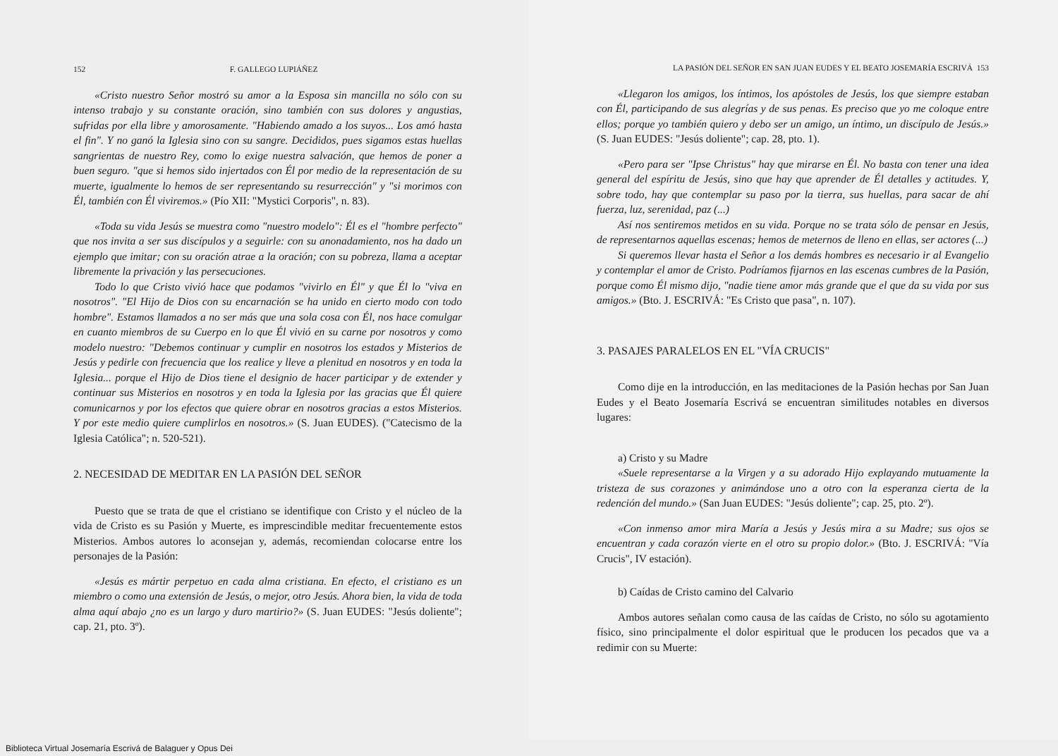152 F. GALLEGO LUPIÁÑEZ
«Cristo nuestro Señor mostró su amor a la Esposa sin mancilla no sólo con su intenso trabajo y su constante oración, sino también con sus dolores y angustias, sufridas por ella libre y amorosamente. "Habiendo amado a los suyos... Los amó hasta el fin". Y no ganó la Iglesia sino con su sangre. Decididos, pues sigamos estas huellas sangrientas de nuestro Rey, como lo exige nuestra salvación, que hemos de poner a buen seguro. "que si hemos sido injertados con Él por medio de la representación de su muerte, igualmente lo hemos de ser representando su resurrección" y "si morimos con Él, también con Él viviremos.» (Pío XII: "Mystici Corporis", n. 83).
«Toda su vida Jesús se muestra como "nuestro modelo": Él es el "hombre perfecto" que nos invita a ser sus discípulos y a seguirle: con su anonadamiento, nos ha dado un ejemplo que imitar; con su oración atrae a la oración; con su pobreza, llama a aceptar libremente la privación y las persecuciones.
Todo lo que Cristo vivió hace que podamos "vivirlo en Él" y que Él lo "viva en nosotros". "El Hijo de Dios con su encarnación se ha unido en cierto modo con todo hombre". Estamos llamados a no ser más que una sola cosa con Él, nos hace comulgar en cuanto miembros de su Cuerpo en lo que Él vivió en su carne por nosotros y como modelo nuestro: "Debemos continuar y cumplir en nosotros los estados y Misterios de Jesús y pedirle con frecuencia que los realice y lleve a plenitud en nosotros y en toda la Iglesia... porque el Hijo de Dios tiene el designio de hacer participar y de extender y continuar sus Misterios en nosotros y en toda la Iglesia por las gracias que Él quiere comunicarnos y por los efectos que quiere obrar en nosotros gracias a estos Misterios. Y por este medio quiere cumplirlos en nosotros.» (S. Juan EUDES). ("Catecismo de la Iglesia Católica"; n. 520-521).
2. NECESIDAD DE MEDITAR EN LA PASIÓN DEL SEÑOR
Puesto que se trata de que el cristiano se identifique con Cristo y el núcleo de la vida de Cristo es su Pasión y Muerte, es imprescindible meditar frecuentemente estos Misterios. Ambos autores lo aconsejan y, además, recomiendan colocarse entre los personajes de la Pasión:
«Jesús es mártir perpetuo en cada alma cristiana. En efecto, el cristiano es un miembro o como una extensión de Jesús, o mejor, otro Jesús. Ahora bien, la vida de toda alma aquí abajo ¿no es un largo y duro martirio?» (S. Juan EUDES: "Jesús doliente"; cap. 21, pto. 3º).
LA PASIÓN DEL SEÑOR EN SAN JUAN EUDES Y EL BEATO JOSEMARÍA ESCRIVÁ 153
«Llegaron los amigos, los íntimos, los apóstoles de Jesús, los que siempre estaban con Él, participando de sus alegrías y de sus penas. Es preciso que yo me coloque entre ellos; porque yo también quiero y debo ser un amigo, un íntimo, un discípulo de Jesús.» (S. Juan EUDES: "Jesús doliente"; cap. 28, pto. 1).
«Pero para ser "Ipse Christus" hay que mirarse en Él. No basta con tener una idea general del espíritu de Jesús, sino que hay que aprender de Él detalles y actitudes. Y, sobre todo, hay que contemplar su paso por la tierra, sus huellas, para sacar de ahí fuerza, luz, serenidad, paz (...)
Así nos sentiremos metidos en su vida. Porque no se trata sólo de pensar en Jesús, de representarnos aquellas escenas; hemos de meternos de lleno en ellas, ser actores (...)
Si queremos llevar hasta el Señor a los demás hombres es necesario ir al Evangelio y contemplar el amor de Cristo. Podríamos fijarnos en las escenas cumbres de la Pasión, porque como Él mismo dijo, "nadie tiene amor más grande que el que da su vida por sus amigos.» (Bto. J. ESCRIVÁ: "Es Cristo que pasa", n. 107).
3. PASAJES PARALELOS EN EL "VÍA CRUCIS"
Como dije en la introducción, en las meditaciones de la Pasión hechas por San Juan Eudes y el Beato Josemaría Escrivá se encuentran similitudes notables en diversos lugares:
a) Cristo y su Madre
«Suele representarse a la Virgen y a su adorado Hijo explayando mutuamente la tristeza de sus corazones y animándose uno a otro con la esperanza cierta de la redención del mundo.» (San Juan EUDES: "Jesús doliente"; cap. 25, pto. 2º).
«Con inmenso amor mira María a Jesús y Jesús mira a su Madre; sus ojos se encuentran y cada corazón vierte en el otro su propio dolor.» (Bto. J. ESCRIVÁ: "Vía Crucis", IV estación).
b) Caídas de Cristo camino del Calvario
Ambos autores señalan como causa de las caídas de Cristo, no sólo su agotamiento físico, sino principalmente el dolor espiritual que le producen los pecados que va a redimir con su Muerte:
Biblioteca Virtual Josemaría Escrivá de Balaguer y Opus Dei